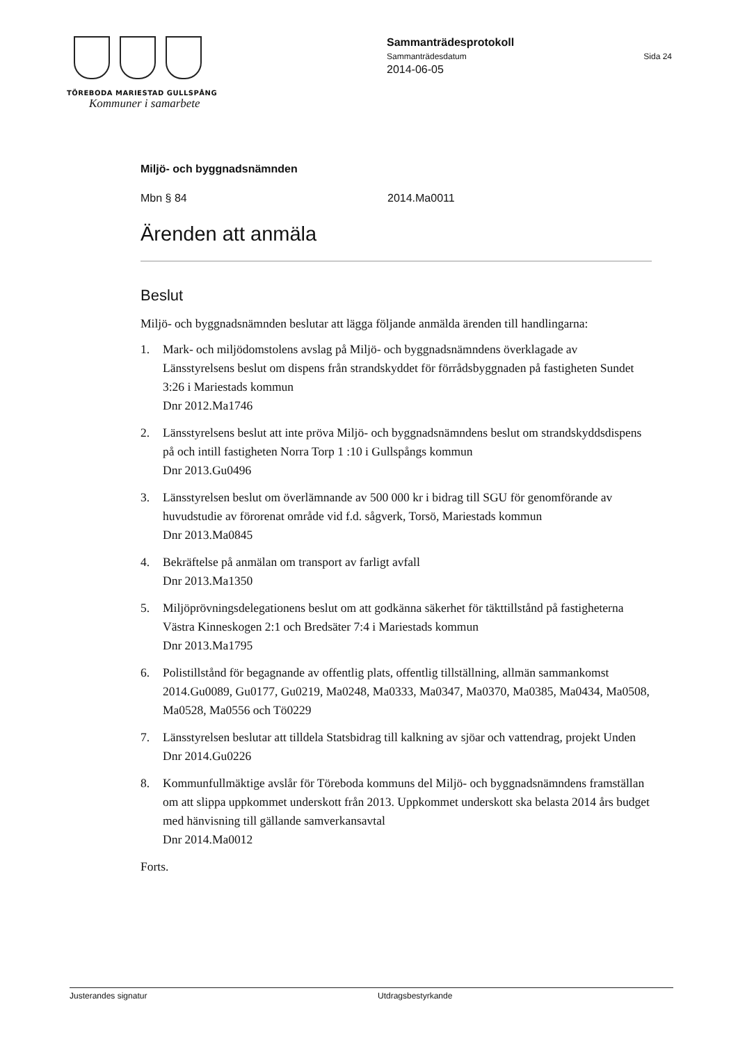TÖREBODA MARIESTAD GULLSPÅNG
Kommuner i samarbete
Sammanträdesprotokoll
Sammanträdesdatum Sida 24
2014-06-05
Miljö- och byggnadsnämnden
Mbn § 84 2014.Ma0011
Ärenden att anmäla
Beslut
Miljö- och byggnadsnämnden beslutar att lägga följande anmälda ärenden till handlingarna:
1. Mark- och miljödomstolens avslag på Miljö- och byggnadsnämndens överklagade av Länsstyrelsens beslut om dispens från strandskyddet för förrådsbyggnaden på fastigheten Sundet 3:26 i Mariestads kommun
Dnr 2012.Ma1746
2. Länsstyrelsens beslut att inte pröva Miljö- och byggnadsnämndens beslut om strandskyddsdispens på och intill fastigheten Norra Torp 1 :10 i Gullspångs kommun
Dnr 2013.Gu0496
3. Länsstyrelsen beslut om överlämnande av 500 000 kr i bidrag till SGU för genomförande av huvudstudie av förorenat område vid f.d. sågverk, Torsö, Mariestads kommun
Dnr 2013.Ma0845
4. Bekräftelse på anmälan om transport av farligt avfall
Dnr 2013.Ma1350
5. Miljöprövningsdelegationens beslut om att godkänna säkerhet för täkttillstånd på fastigheterna Västra Kinneskogen 2:1 och Bredsäter 7:4 i Mariestads kommun
Dnr 2013.Ma1795
6. Polistillstånd för begagnande av offentlig plats, offentlig tillställning, allmän sammankomst
2014.Gu0089, Gu0177, Gu0219, Ma0248, Ma0333, Ma0347, Ma0370, Ma0385, Ma0434, Ma0508, Ma0528, Ma0556 och Tö0229
7. Länsstyrelsen beslutar att tilldela Statsbidrag till kalkning av sjöar och vattendrag, projekt Unden
Dnr 2014.Gu0226
8. Kommunfullmäktige avslår för Töreboda kommuns del Miljö- och byggnadsnämndens framställan om att slippa uppkommet underskott från 2013. Uppkommet underskott ska belasta 2014 års budget med hänvisning till gällande samverkansavtal
Dnr 2014.Ma0012
Forts.
Justerandes signatur Utdragsbestyrkande